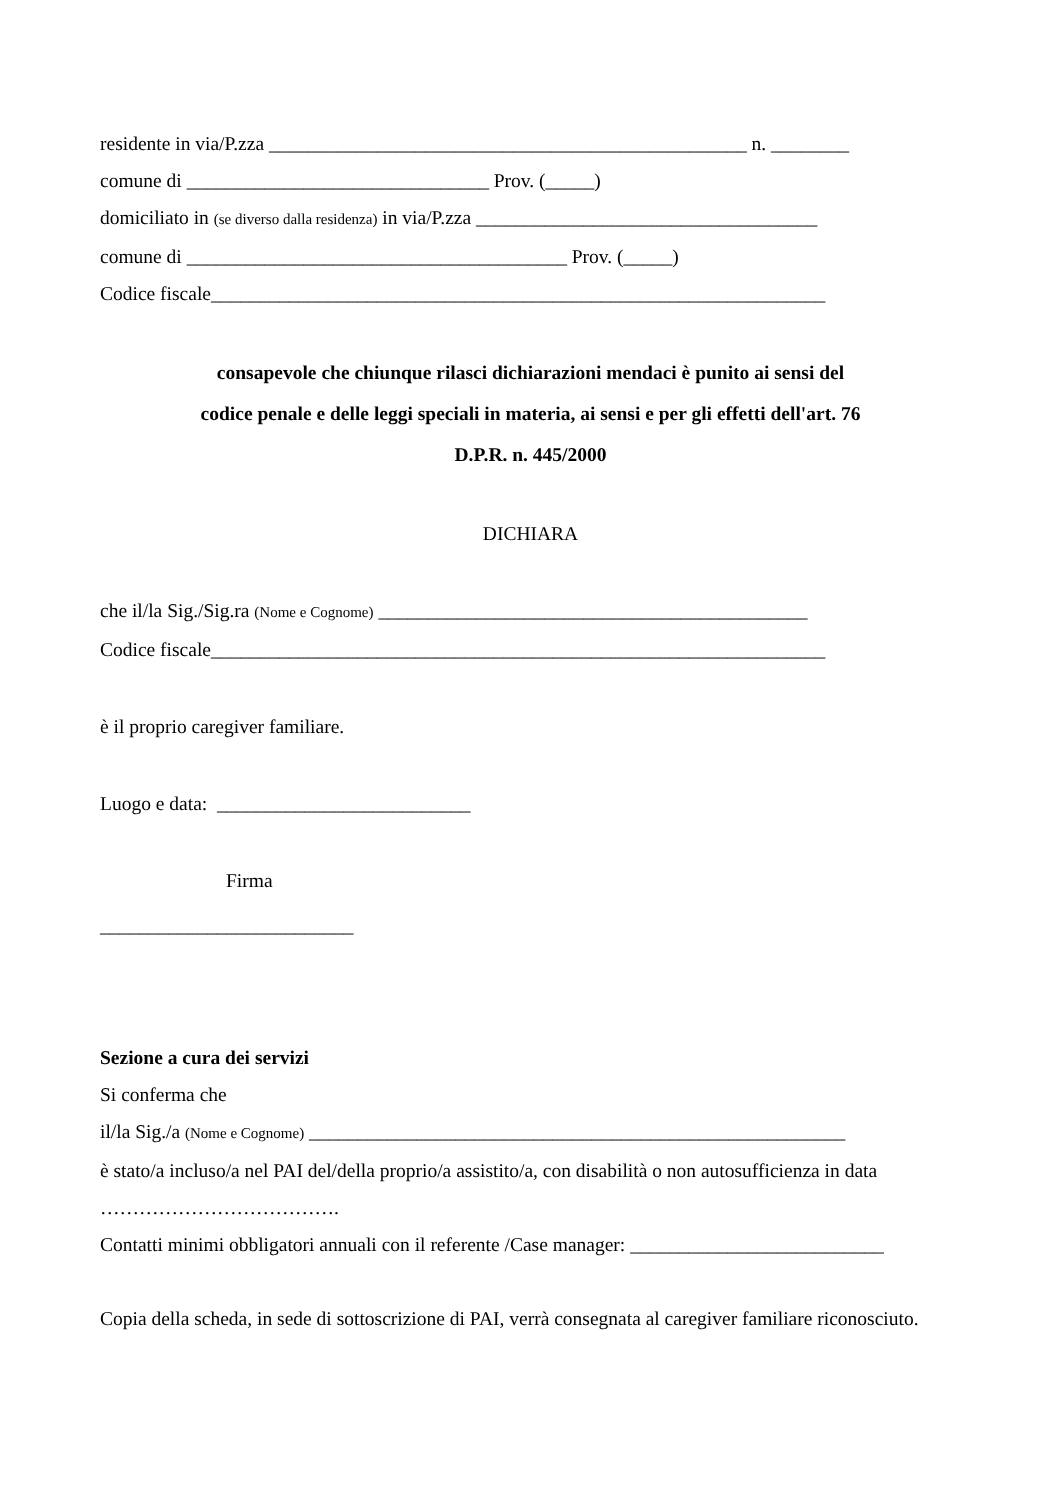residente in via/P.zza _________________________________________________ n. ________
comune di _______________________________ Prov. (_____)
domiciliato in (se diverso dalla residenza) in via/P.zza ___________________________________
comune di _______________________________________ Prov. (_____)
Codice fiscale_______________________________________________________________
consapevole che chiunque rilasci dichiarazioni mendaci è punito ai sensi del
codice penale e delle leggi speciali in materia, ai sensi e per gli effetti dell'art. 76
D.P.R. n. 445/2000
DICHIARA
che il/la Sig./Sig.ra (Nome e Cognome) ____________________________________________
Codice fiscale_______________________________________________________________
è il proprio caregiver familiare.
Luogo e data: __________________________
Firma
__________________________
Sezione a cura dei servizi
Si conferma che
il/la Sig./a (Nome e Cognome) _______________________________________________________
è stato/a incluso/a nel PAI del/della proprio/a assistito/a, con disabilità o non autosufficienza in data
……………………………….
Contatti minimi obbligatori annuali con il referente /Case manager: __________________________
Copia della scheda, in sede di sottoscrizione di PAI, verrà consegnata al caregiver familiare riconosciuto.